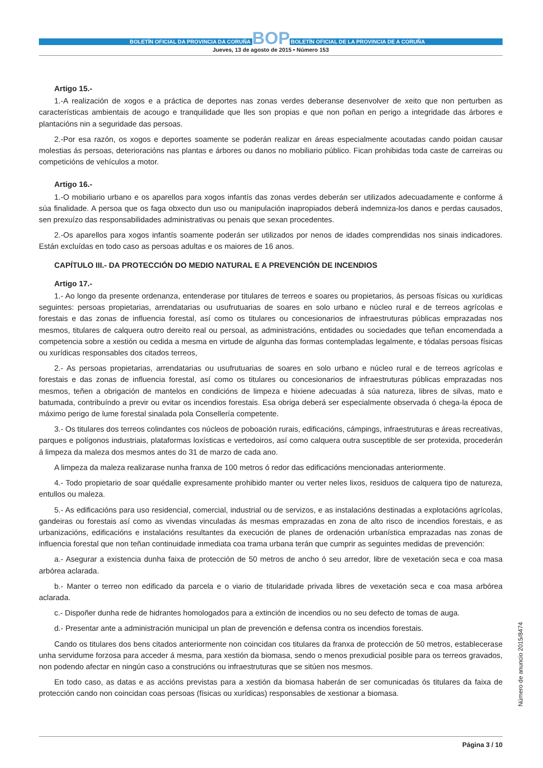BOLETÍN OFICIAL DA PROVINCIA DA CORUÑA BOP BOLETÍN OFICIAL DE LA PROVINCIA DE A CORUÑA
Jueves, 13 de agosto de 2015 • Número 153
Artigo 15.-
1.-A realización de xogos e a práctica de deportes nas zonas verdes deberanse desenvolver de xeito que non perturben as características ambientais de acougo e tranquilidade que lles son propias e que non poñan en perigo a integridade das árbores e plantacións nin a seguridade das persoas.
2.-Por esa razón, os xogos e deportes soamente se poderán realizar en áreas especialmente acoutadas cando poidan causar molestias ás persoas, deterioracións nas plantas e árbores ou danos no mobiliario público. Fican prohibidas toda caste de carreiras ou competicións de vehículos a motor.
Artigo 16.-
1.-O mobiliario urbano e os aparellos para xogos infantís das zonas verdes deberán ser utilizados adecuadamente e conforme á súa finalidade. A persoa que os faga obxecto dun uso ou manipulación inapropiados deberá indemniza-los danos e perdas causados, sen prexuízo das responsabilidades administrativas ou penais que sexan procedentes.
2.-Os aparellos para xogos infantís soamente poderán ser utilizados por nenos de idades comprendidas nos sinais indicadores. Están excluídas en todo caso as persoas adultas e os maiores de 16 anos.
CAPÍTULO III.- DA PROTECCIÓN DO MEDIO NATURAL E A PREVENCIÓN DE INCENDIOS
Artigo 17.-
1.- Ao longo da presente ordenanza, entenderase por titulares de terreos e soares ou propietarios, ás persoas físicas ou xurídicas seguintes: persoas propietarias, arrendatarias ou usufrutuarias de soares en solo urbano e núcleo rural e de terreos agrícolas e forestais e das zonas de influencia forestal, así como os titulares ou concesionarios de infraestruturas públicas emprazadas nos mesmos, titulares de calquera outro dereito real ou persoal, as administracións, entidades ou sociedades que teñan encomendada a competencia sobre a xestión ou cedida a mesma en virtude de algunha das formas contempladas legalmente, e tódalas persoas físicas ou xurídicas responsables dos citados terreos,
2.- As persoas propietarias, arrendatarias ou usufrutuarias de soares en solo urbano e núcleo rural e de terreos agrícolas e forestais e das zonas de influencia forestal, así como os titulares ou concesionarios de infraestruturas públicas emprazadas nos mesmos, teñen a obrigación de mantelos en condicións de limpeza e hixiene adecuadas á súa natureza, libres de silvas, mato e batumada, contribuíndo a previr ou evitar os incendios forestais. Esa obriga deberá ser especialmente observada ó chega-la época de máximo perigo de lume forestal sinalada pola Consellería competente.
3.- Os titulares dos terreos colindantes cos núcleos de poboación rurais, edificacións, cámpings, infraestruturas e áreas recreativas, parques e polígonos industriais, plataformas loxísticas e vertedoiros, así como calquera outra susceptible de ser protexida, procederán á limpeza da maleza dos mesmos antes do 31 de marzo de cada ano.
A limpeza da maleza realizarase nunha franxa de 100 metros ó redor das edificacións mencionadas anteriormente.
4.- Todo propietario de soar quédalle expresamente prohibido manter ou verter neles lixos, residuos de calquera tipo de natureza, entullos ou maleza.
5.- As edificacións para uso residencial, comercial, industrial ou de servizos, e as instalacións destinadas a explotacións agrícolas, gandeiras ou forestais así como as vivendas vinculadas ás mesmas emprazadas en zona de alto risco de incendios forestais, e as urbanizacións, edificacións e instalacións resultantes da execución de planes de ordenación urbanística emprazadas nas zonas de influencia forestal que non teñan continuidade inmediata coa trama urbana terán que cumprir as seguintes medidas de prevención:
a.- Asegurar a existencia dunha faixa de protección de 50 metros de ancho ó seu arredor, libre de vexetación seca e coa masa arbórea aclarada.
b.- Manter o terreo non edificado da parcela e o viario de titularidade privada libres de vexetación seca e coa masa arbórea aclarada.
c.- Dispoñer dunha rede de hidrantes homologados para a extinción de incendios ou no seu defecto de tomas de auga.
d.- Presentar ante a administración municipal un plan de prevención e defensa contra os incendios forestais.
Cando os titulares dos bens citados anteriormente non coincidan cos titulares da franxa de protección de 50 metros, establecerase unha servidume forzosa para acceder á mesma, para xestión da biomasa, sendo o menos prexudicial posible para os terreos gravados, non podendo afectar en ningún caso a construcións ou infraestruturas que se sitúen nos mesmos.
En todo caso, as datas e as accións previstas para a xestión da biomasa haberán de ser comunicadas ós titulares da faixa de protección cando non coincidan coas persoas (físicas ou xurídicas) responsables de xestionar a biomasa.
Número de anuncio 2015/8474
Página 3 / 10